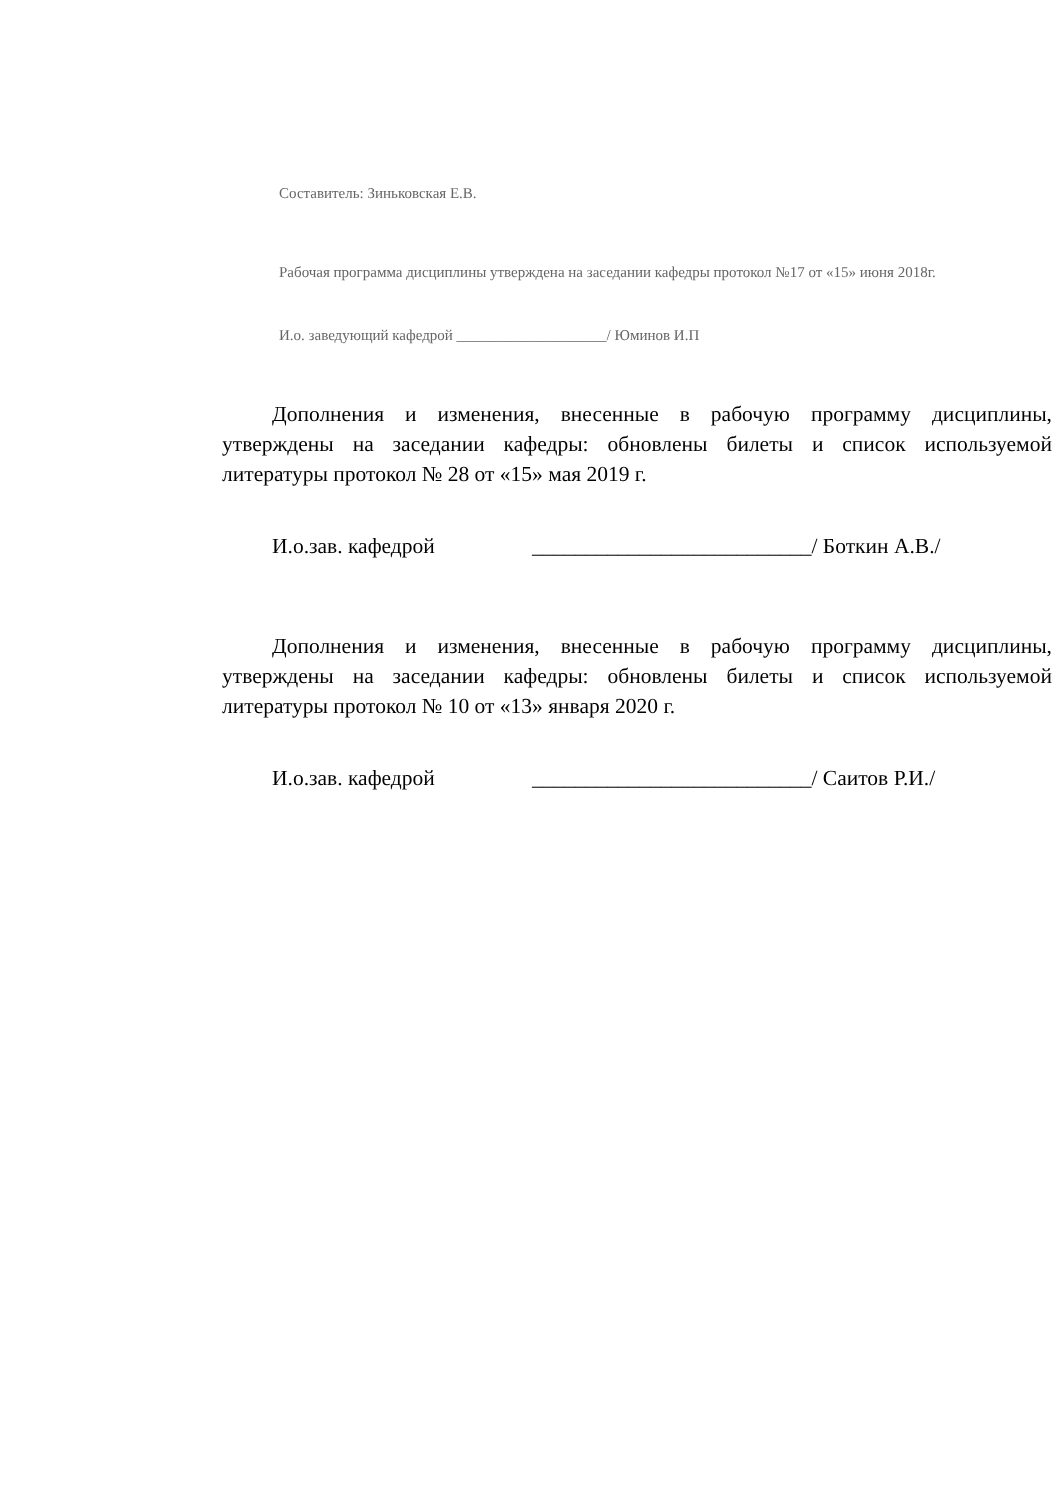Составитель: Зиньковская Е.В.
Рабочая программа дисциплины утверждена на заседании кафедры протокол №17 от «15» июня 2018г.
И.о. заведующий кафедрой ____________________/ Юминов И.П
Дополнения и изменения, внесенные в рабочую программу дисциплины, утверждены на заседании кафедры: обновлены билеты и список используемой литературы протокол № 28 от «15» мая 2019 г.
И.о.зав. кафедрой __________________________/ Боткин А.В./
Дополнения и изменения, внесенные в рабочую программу дисциплины, утверждены на заседании кафедры: обновлены билеты и список используемой литературы протокол № 10 от «13» января 2020 г.
И.о.зав. кафедрой __________________________/ Саитов Р.И./